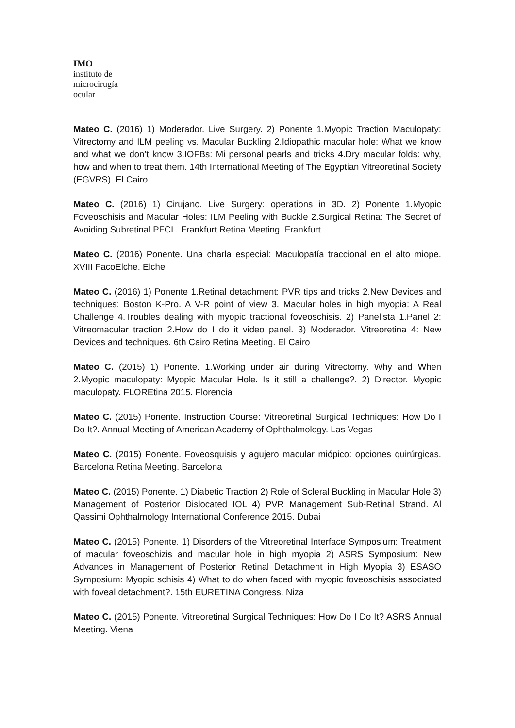IMO
instituto de
microcirugía
ocular
Mateo C. (2016) 1) Moderador. Live Surgery. 2) Ponente 1.Myopic Traction Maculopaty: Vitrectomy and ILM peeling vs. Macular Buckling 2.Idiopathic macular hole: What we know and what we don’t know 3.IOFBs: Mi personal pearls and tricks 4.Dry macular folds: why, how and when to treat them. 14th International Meeting of The Egyptian Vitreoretinal Society (EGVRS). El Cairo
Mateo C. (2016) 1) Cirujano. Live Surgery: operations in 3D. 2) Ponente 1.Myopic Foveoschisis and Macular Holes: ILM Peeling with Buckle 2.Surgical Retina: The Secret of Avoiding Subretinal PFCL. Frankfurt Retina Meeting. Frankfurt
Mateo C. (2016) Ponente. Una charla especial: Maculopatía traccional en el alto miope. XVIII FacoElche. Elche
Mateo C. (2016) 1) Ponente 1.Retinal detachment: PVR tips and tricks 2.New Devices and techniques: Boston K-Pro. A V-R point of view 3. Macular holes in high myopia: A Real Challenge 4.Troubles dealing with myopic tractional foveoschisis. 2) Panelista 1.Panel 2: Vitreomacular traction 2.How do I do it video panel. 3) Moderador. Vitreoretina 4: New Devices and techniques. 6th Cairo Retina Meeting. El Cairo
Mateo C. (2015) 1) Ponente. 1.Working under air during Vitrectomy. Why and When 2.Myopic maculopaty: Myopic Macular Hole. Is it still a challenge?. 2) Director. Myopic maculopaty. FLOREtina 2015. Florencia
Mateo C. (2015) Ponente. Instruction Course: Vitreoretinal Surgical Techniques: How Do I Do It?. Annual Meeting of American Academy of Ophthalmology. Las Vegas
Mateo C. (2015) Ponente. Foveosquisis y agujero macular miópico: opciones quirúrgicas. Barcelona Retina Meeting. Barcelona
Mateo C. (2015) Ponente. 1) Diabetic Traction 2) Role of Scleral Buckling in Macular Hole 3) Management of Posterior Dislocated IOL 4) PVR Management Sub-Retinal Strand. Al Qassimi Ophthalmology International Conference 2015. Dubai
Mateo C. (2015) Ponente. 1) Disorders of the Vitreoretinal Interface Symposium: Treatment of macular foveoschizis and macular hole in high myopia 2) ASRS Symposium: New Advances in Management of Posterior Retinal Detachment in High Myopia 3) ESASO Symposium: Myopic schisis 4) What to do when faced with myopic foveoschisis associated with foveal detachment?. 15th EURETINA Congress. Niza
Mateo C. (2015) Ponente. Vitreoretinal Surgical Techniques: How Do I Do It? ASRS Annual Meeting. Viena